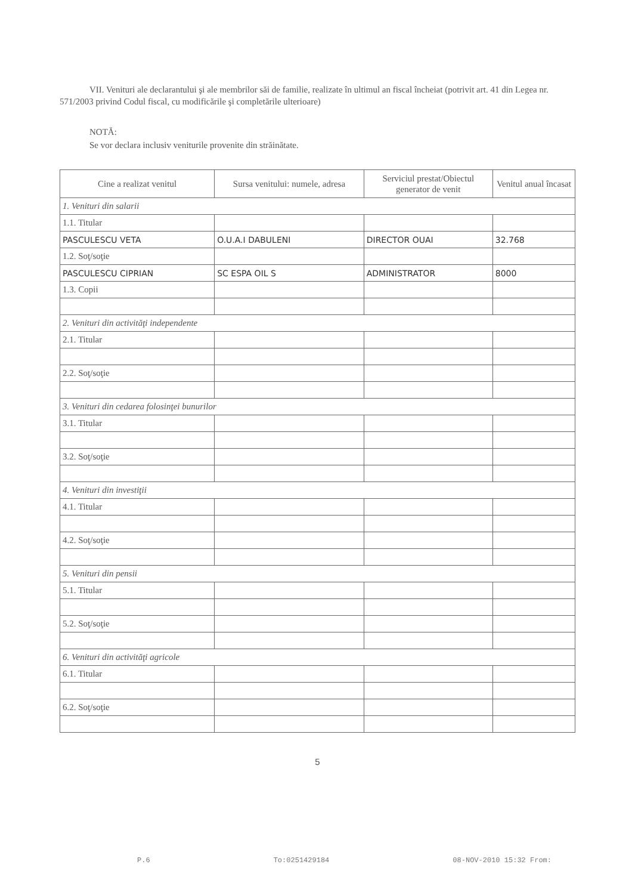VII. Venituri ale declarantului şi ale membrilor săi de familie, realizate în ultimul an fiscal încheiat (potrivit art. 41 din Legea nr. 571/2003 privind Codul fiscal, cu modificările şi completările ulterioare)
NOTĂ:
Se vor declara inclusiv veniturile provenite din străinătate.
| Cine a realizat venitul | Sursa venitului: numele, adresa | Serviciul prestat/Obiectul generator de venit | Venitul anual încasat |
| --- | --- | --- | --- |
| 1. Venituri din salarii | | | |
| 1.1. Titular | | | |
| PASCULESCU VETA | O.U.A.I DABULENI | DIRECTOR OUAI | 32.768 |
| 1.2. Soţ/soţie | | | |
| PASCULESCU CIPRIAN | SC ESPA OIL S | ADMINISTRATOR | 8000 |
| 1.3. Copii | | | |
| 2. Venituri din activităţi independente | | | |
| 2.1. Titular | | | |
| 2.2. Soţ/soţie | | | |
| 3. Venituri din cedarea folosinţei bunurilor | | | |
| 3.1. Titular | | | |
| 3.2. Soţ/soţie | | | |
| 4. Venituri din investiţii | | | |
| 4.1. Titular | | | |
| 4.2. Soţ/soţie | | | |
| 5. Venituri din pensii | | | |
| 5.1. Titular | | | |
| 5.2. Soţ/soţie | | | |
| 6. Venituri din activităţi agricole | | | |
| 6.1. Titular | | | |
| 6.2. Soţ/soţie | | | |
5
P.6 To:0251429184 08-NOV-2010 15:32 From: